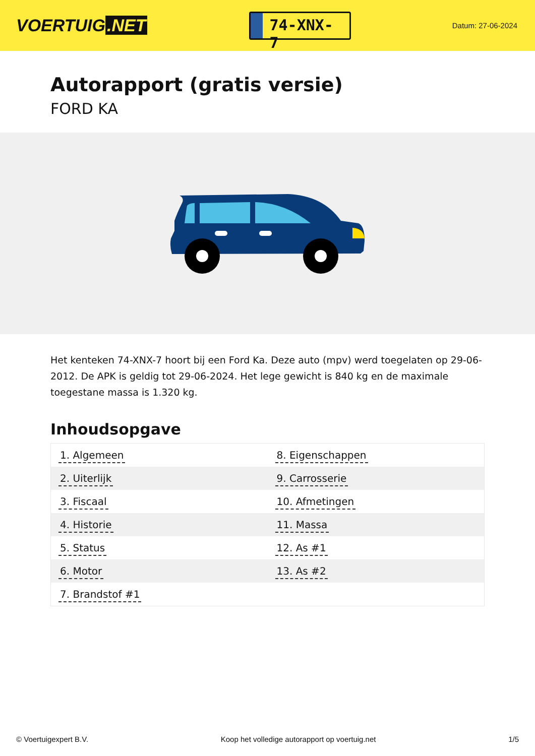VOERTUIG.NET
74-XNX-7
Datum: 27-06-2024
Autorapport (gratis versie)
FORD KA
Het kenteken 74-XNX-7 hoort bij een Ford Ka. Deze auto (mpv) werd toegelaten op 29-06-2012. De APK is geldig tot 29-06-2024. Het lege gewicht is 840 kg en de maximale toegestane massa is 1.320 kg.
Inhoudsopgave
| 1. Algemeen | 8. Eigenschappen |
| 2. Uiterlijk | 9. Carrosserie |
| 3. Fiscaal | 10. Afmetingen |
| 4. Historie | 11. Massa |
| 5. Status | 12. As #1 |
| 6. Motor | 13. As #2 |
| 7. Brandstof #1 | |
© Voertuigexpert B.V. Koop het volledige autorapport op voertuig.net 1/5